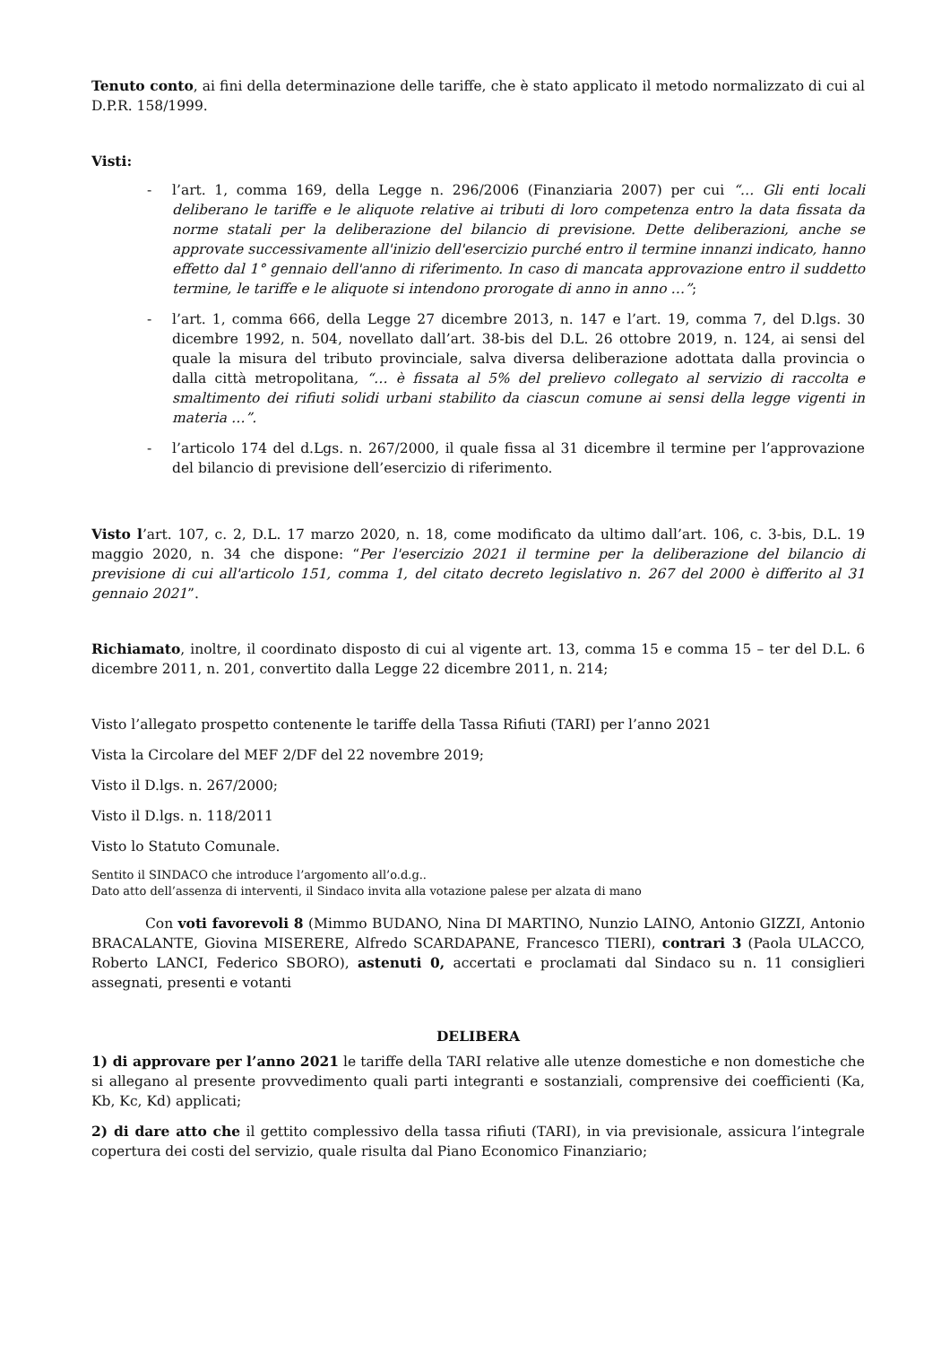Tenuto conto, ai fini della determinazione delle tariffe, che è stato applicato il metodo normalizzato di cui al D.P.R. 158/1999.
Visti:
- l’art. 1, comma 169, della Legge n. 296/2006 (Finanziaria 2007) per cui “… Gli enti locali deliberano le tariffe e le aliquote relative ai tributi di loro competenza entro la data fissata da norme statali per la deliberazione del bilancio di previsione. Dette deliberazioni, anche se approvate successivamente all'inizio dell'esercizio purché entro il termine innanzi indicato, hanno effetto dal 1° gennaio dell'anno di riferimento. In caso di mancata approvazione entro il suddetto termine, le tariffe e le aliquote si intendono prorogate di anno in anno …”;
- l’art. 1, comma 666, della Legge 27 dicembre 2013, n. 147 e l’art. 19, comma 7, del D.lgs. 30 dicembre 1992, n. 504, novellato dall’art. 38-bis del D.L. 26 ottobre 2019, n. 124, ai sensi del quale la misura del tributo provinciale, salva diversa deliberazione adottata dalla provincia o dalla città metropolitana, “… è fissata al 5% del prelievo collegato al servizio di raccolta e smaltimento dei rifiuti solidi urbani stabilito da ciascun comune ai sensi della legge vigenti in materia …”.
- l’articolo 174 del d.Lgs. n. 267/2000, il quale fissa al 31 dicembre il termine per l’approvazione del bilancio di previsione dell’esercizio di riferimento.
Visto l’art. 107, c. 2, D.L. 17 marzo 2020, n. 18, come modificato da ultimo dall’art. 106, c. 3-bis, D.L. 19 maggio 2020, n. 34 che dispone: “Per l'esercizio 2021 il termine per la deliberazione del bilancio di previsione di cui all'articolo 151, comma 1, del citato decreto legislativo n. 267 del 2000 è differito al 31 gennaio 2021”.
Richiamato, inoltre, il coordinato disposto di cui al vigente art. 13, comma 15 e comma 15 – ter del D.L. 6 dicembre 2011, n. 201, convertito dalla Legge 22 dicembre 2011, n. 214;
Visto l’allegato prospetto contenente le tariffe della Tassa Rifiuti (TARI) per l’anno 2021
Vista la Circolare del MEF 2/DF del 22 novembre 2019;
Visto il D.lgs. n. 267/2000;
Visto il D.lgs. n. 118/2011
Visto lo Statuto Comunale.
Sentito il SINDACO che introduce l’argomento all’o.d.g..
Dato atto dell’assenza di interventi, il Sindaco invita alla votazione palese per alzata di mano
Con voti favorevoli 8 (Mimmo BUDANO, Nina DI MARTINO, Nunzio LAINO, Antonio GIZZI, Antonio BRACALANTE, Giovina MISERERE, Alfredo SCARDAPANE, Francesco TIERI), contrari 3 (Paola ULACCO, Roberto LANCI, Federico SBORO), astenuti 0, accertati e proclamati dal Sindaco su n. 11 consiglieri assegnati, presenti e votanti
DELIBERA
1) di approvare per l’anno 2021 le tariffe della TARI relative alle utenze domestiche e non domestiche che si allegano al presente provvedimento quali parti integranti e sostanziali, comprensive dei coefficienti (Ka, Kb, Kc, Kd) applicati;
2) di dare atto che il gettito complessivo della tassa rifiuti (TARI), in via previsionale, assicura l’integrale copertura dei costi del servizio, quale risulta dal Piano Economico Finanziario;